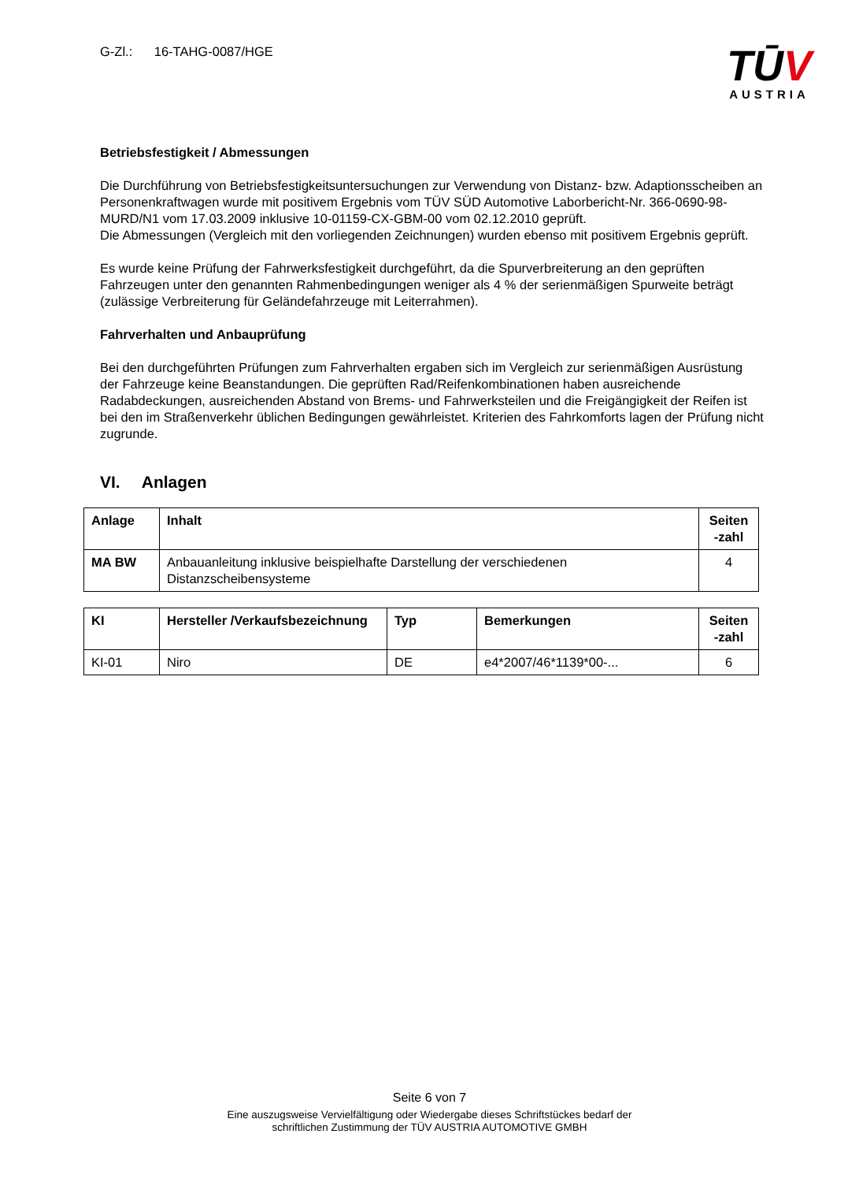G-Zl.: 16-TAHG-0087/HGE
TŪV
AUSTRIA
Betriebsfestigkeit / Abmessungen
Die Durchführung von Betriebsfestigkeitsuntersuchungen zur Verwendung von Distanz- bzw. Adaptionsscheiben an Personenkraftwagen wurde mit positivem Ergebnis vom TÜV SÜD Automotive Laborbericht-Nr. 366-0690-98-MURD/N1 vom 17.03.2009 inklusive 10-01159-CX-GBM-00 vom 02.12.2010 geprüft.
Die Abmessungen (Vergleich mit den vorliegenden Zeichnungen) wurden ebenso mit positivem Ergebnis geprüft.
Es wurde keine Prüfung der Fahrwerksfestigkeit durchgeführt, da die Spurverbreiterung an den geprüften Fahrzeugen unter den genannten Rahmenbedingungen weniger als 4 % der serienmäßigen Spurweite beträgt (zulässige Verbreiterung für Geländefahrzeuge mit Leiterrahmen).
Fahrverhalten und Anbauprüfung
Bei den durchgeführten Prüfungen zum Fahrverhalten ergaben sich im Vergleich zur serienmäßigen Ausrüstung der Fahrzeuge keine Beanstandungen. Die geprüften Rad/Reifenkombinationen haben ausreichende Radabdeckungen, ausreichenden Abstand von Brems- und Fahrwerksteilen und die Freigängigkeit der Reifen ist bei den im Straßenverkehr üblichen Bedingungen gewährleistet. Kriterien des Fahrkomforts lagen der Prüfung nicht zugrunde.
VI. Anlagen
| Anlage | Inhalt | Seiten -zahl |
| --- | --- | --- |
| MA BW | Anbauanleitung inklusive beispielhafte Darstellung der verschiedenen Distanzscheibensysteme | 4 |
| KI | Hersteller /Verkaufsbezeichnung | Typ | Bemerkungen | Seiten -zahl |
| --- | --- | --- | --- | --- |
| KI-01 | Niro | DE | e4*2007/46*1139*00-... | 6 |
Seite 6 von 7
Eine auszugsweise Vervielfältigung oder Wiedergabe dieses Schriftstückes bedarf der
schriftlichen Zustimmung der TÜV AUSTRIA AUTOMOTIVE GMBH